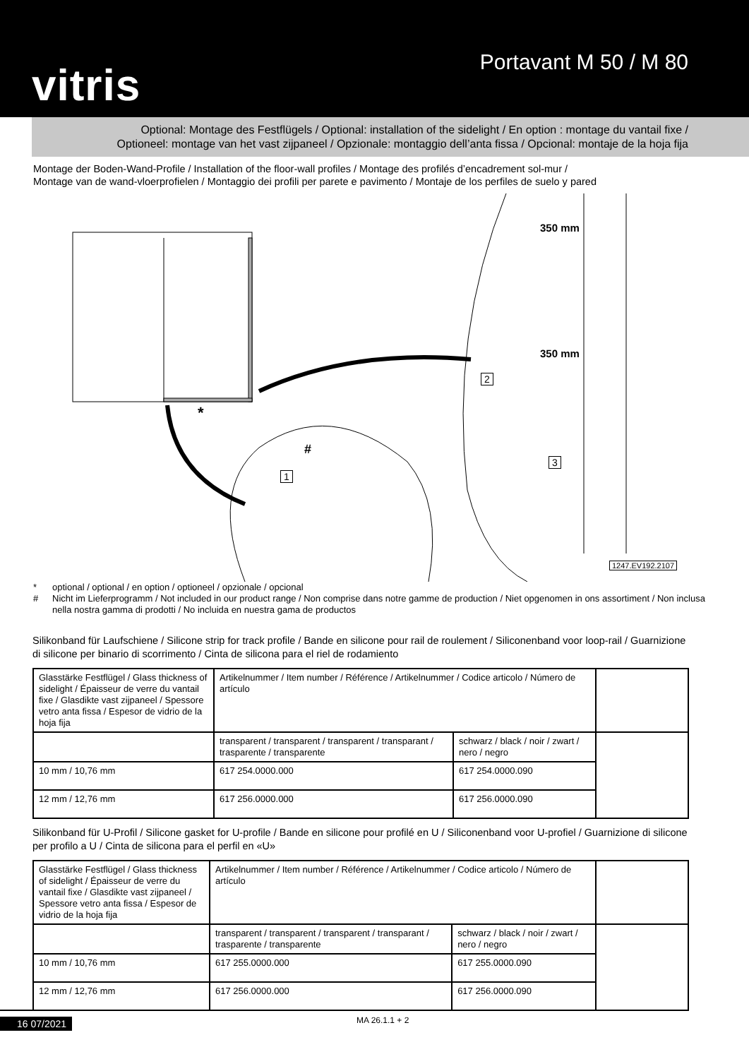vitris
Portavant M 50 / M 80
Optional: Montage des Festflügels / Optional: installation of the sidelight / En option : montage du vantail fixe /
Optioneel: montage van het vast zijpaneel / Opzionale: montaggio dell’anta fissa / Opcional: montaje de la hoja fija
Montage der Boden-Wand-Profile / Installation of the floor-wall profiles / Montage des profilés d’encadrement sol-mur /
Montage van de wand-vloerprofielen / Montaggio dei profili per parete e pavimento / Montaje de los perfiles de suelo y pared
350 mm
350 mm
2
3
1
#
*
1247.EV192.2107
* optional / optional / en option / optioneel / opzionale / opcional
# Nicht im Lieferprogramm / Not included in our product range / Non comprise dans notre gamme de production / Niet opgenomen in ons assortiment / Non inclusa nella nostra gamma di prodotti / No incluida en nuestra gama de productos
Silikonband für Laufschiene / Silicone strip for track profile / Bande en silicone pour rail de roulement / Siliconenband voor loop-rail / Guarnizione di silicone per binario di scorrimento / Cinta de silicona para el riel de rodamiento
| Glasstärke Festflügel / Glass thickness of sidelight / Épaisseur de verre du vantail fixe / Glasdikte vast zijpaneel / Spessore vetro anta fissa / Espesor de vidrio de la hoja fija | Artikelnummer / Item number / Référence / Artikelnummer / Codice articolo / Número de artículo | | |
| | transparent / transparent / transparent / transparant / trasparente / transparente | schwarz / black / noir / zwart / nero / negro | |
| 10 mm / 10,76 mm | 617 254.0000.000 | 617 254.0000.090 | |
| 12 mm / 12,76 mm | 617 256.0000.000 | 617 256.0000.090 | |
Silikonband für U-Profil / Silicone gasket for U-profile / Bande en silicone pour profilé en U / Siliconenband voor U-profiel / Guarnizione di silicone per profilo a U / Cinta de silicona para el perfil en «U»
| Glasstärke Festflügel / Glass thickness of sidelight / Épaisseur de verre du vantail fixe / Glasdikte vast zijpaneel / Spessore vetro anta fissa / Espesor de vidrio de la hoja fija | Artikelnummer / Item number / Référence / Artikelnummer / Codice articolo / Número de artículo | | |
| | transparent / transparent / transparent / transparant / trasparente / transparente | schwarz / black / noir / zwart / nero / negro | |
| 10 mm / 10,76 mm | 617 255.0000.000 | 617 255.0000.090 | |
| 12 mm / 12,76 mm | 617 256.0000.000 | 617 256.0000.090 | |
16 07/2021 MA 26.1.1 + 2